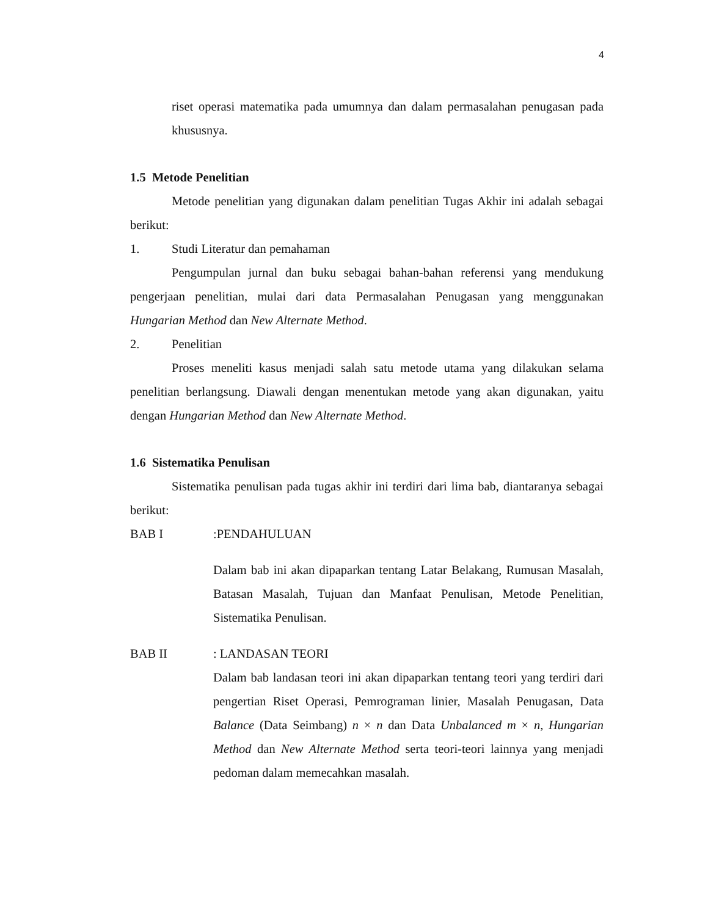4
riset operasi matematika pada umumnya dan dalam permasalahan penugasan pada khususnya.
1.5 Metode Penelitian
Metode penelitian yang digunakan dalam penelitian Tugas Akhir ini adalah sebagai berikut:
1. Studi Literatur dan pemahaman
Pengumpulan jurnal dan buku sebagai bahan-bahan referensi yang mendukung pengerjaan penelitian, mulai dari data Permasalahan Penugasan yang menggunakan Hungarian Method dan New Alternate Method.
2. Penelitian
Proses meneliti kasus menjadi salah satu metode utama yang dilakukan selama penelitian berlangsung. Diawali dengan menentukan metode yang akan digunakan, yaitu dengan Hungarian Method dan New Alternate Method.
1.6 Sistematika Penulisan
Sistematika penulisan pada tugas akhir ini terdiri dari lima bab, diantaranya sebagai berikut:
BAB I :PENDAHULUAN
Dalam bab ini akan dipaparkan tentang Latar Belakang, Rumusan Masalah, Batasan Masalah, Tujuan dan Manfaat Penulisan, Metode Penelitian, Sistematika Penulisan.
BAB II : LANDASAN TEORI
Dalam bab landasan teori ini akan dipaparkan tentang teori yang terdiri dari pengertian Riset Operasi, Pemrograman linier, Masalah Penugasan, Data Balance (Data Seimbang) n × n dan Data Unbalanced m × n, Hungarian Method dan New Alternate Method serta teori-teori lainnya yang menjadi pedoman dalam memecahkan masalah.